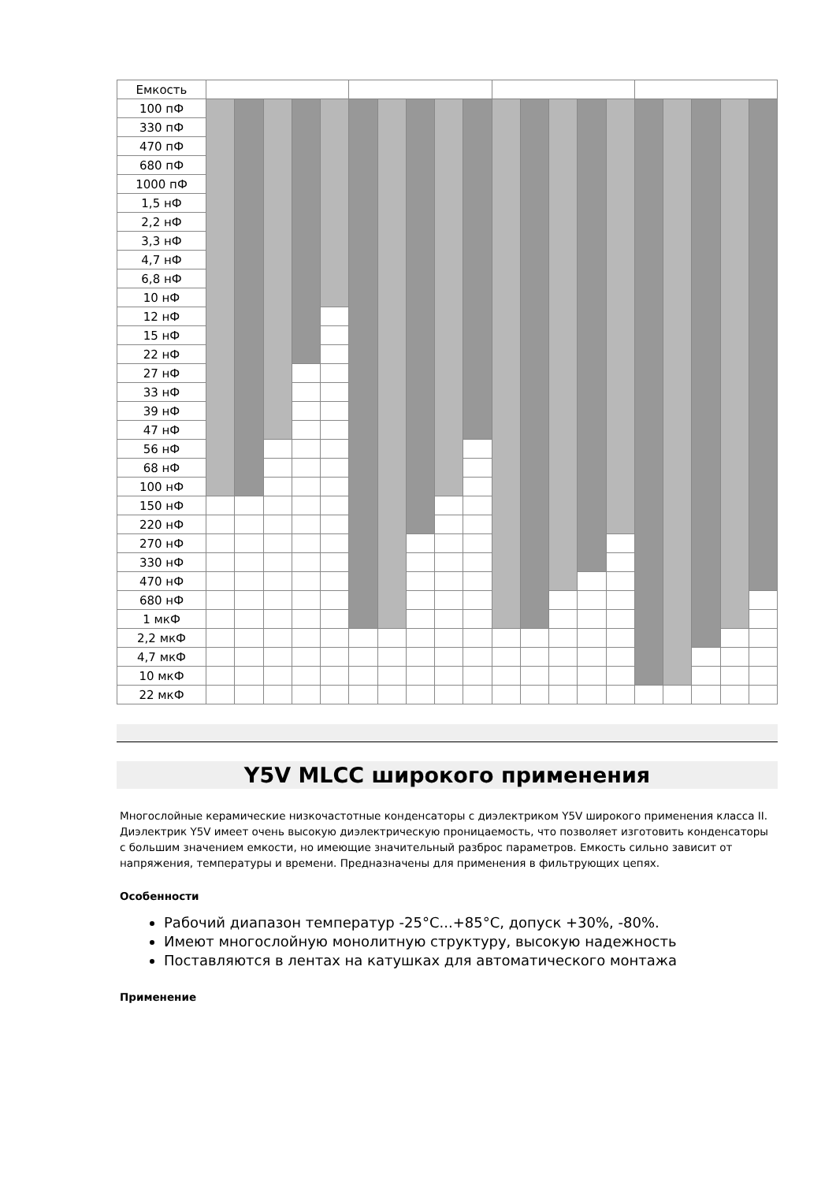| Емкость | | | | | | | | | | | | | | | | | | | | |
| 100 пФ | | | | | | | | | | | | | | | | | | | | |
| 330 пФ | | | | | | | | | | | | | | | | | | | | |
| 470 пФ | | | | | | | | | | | | | | | | | | | | |
| 680 пФ | | | | | | | | | | | | | | | | | | | | |
| 1000 пФ | | | | | | | | | | | | | | | | | | | | |
| 1,5 нФ | | | | | | | | | | | | | | | | | | | | |
| 2,2 нФ | | | | | | | | | | | | | | | | | | | | |
| 3,3 нФ | | | | | | | | | | | | | | | | | | | | |
| 4,7 нФ | | | | | | | | | | | | | | | | | | | | |
| 6,8 нФ | | | | | | | | | | | | | | | | | | | | |
| 10 нФ | | | | | | | | | | | | | | | | | | | | |
| 12 нФ | | | | | | | | | | | | | | | | | | | | |
| 15 нФ | | | | | | | | | | | | | | | | | | | | |
| 22 нФ | | | | | | | | | | | | | | | | | | | | |
| 27 нФ | | | | | | | | | | | | | | | | | | | | |
| 33 нФ | | | | | | | | | | | | | | | | | | | | |
| 39 нФ | | | | | | | | | | | | | | | | | | | | |
| 47 нФ | | | | | | | | | | | | | | | | | | | | |
| 56 нФ | | | | | | | | | | | | | | | | | | | | |
| 68 нФ | | | | | | | | | | | | | | | | | | | | |
| 100 нФ | | | | | | | | | | | | | | | | | | | | |
| 150 нФ | | | | | | | | | | | | | | | | | | | | |
| 220 нФ | | | | | | | | | | | | | | | | | | | | |
| 270 нФ | | | | | | | | | | | | | | | | | | | | |
| 330 нФ | | | | | | | | | | | | | | | | | | | | |
| 470 нФ | | | | | | | | | | | | | | | | | | | | |
| 680 нФ | | | | | | | | | | | | | | | | | | | | |
| 1 мкФ | | | | | | | | | | | | | | | | | | | | |
| 2,2 мкФ | | | | | | | | | | | | | | | | | | | | |
| 4,7 мкФ | | | | | | | | | | | | | | | | | | | | |
| 10 мкФ | | | | | | | | | | | | | | | | | | | | |
| 22 мкФ | | | | | | | | | | | | | | | | | | | | |
Y5V MLCC широкого применения
Многослойные керамические низкочастотные конденсаторы с диэлектриком Y5V широкого применения класса II. Диэлектрик Y5V имеет очень высокую диэлектрическую проницаемость, что позволяет изготовить конденсаторы с большим значением емкости, но имеющие значительный разброс параметров. Емкость сильно зависит от напряжения, температуры и времени. Предназначены для применения в фильтрующих цепях.
Особенности
Рабочий диапазон температур -25°C...+85°C, допуск +30%, -80%.
Имеют многослойную монолитную структуру, высокую надежность
Поставляются в лентах на катушках для автоматического монтажа
Применение